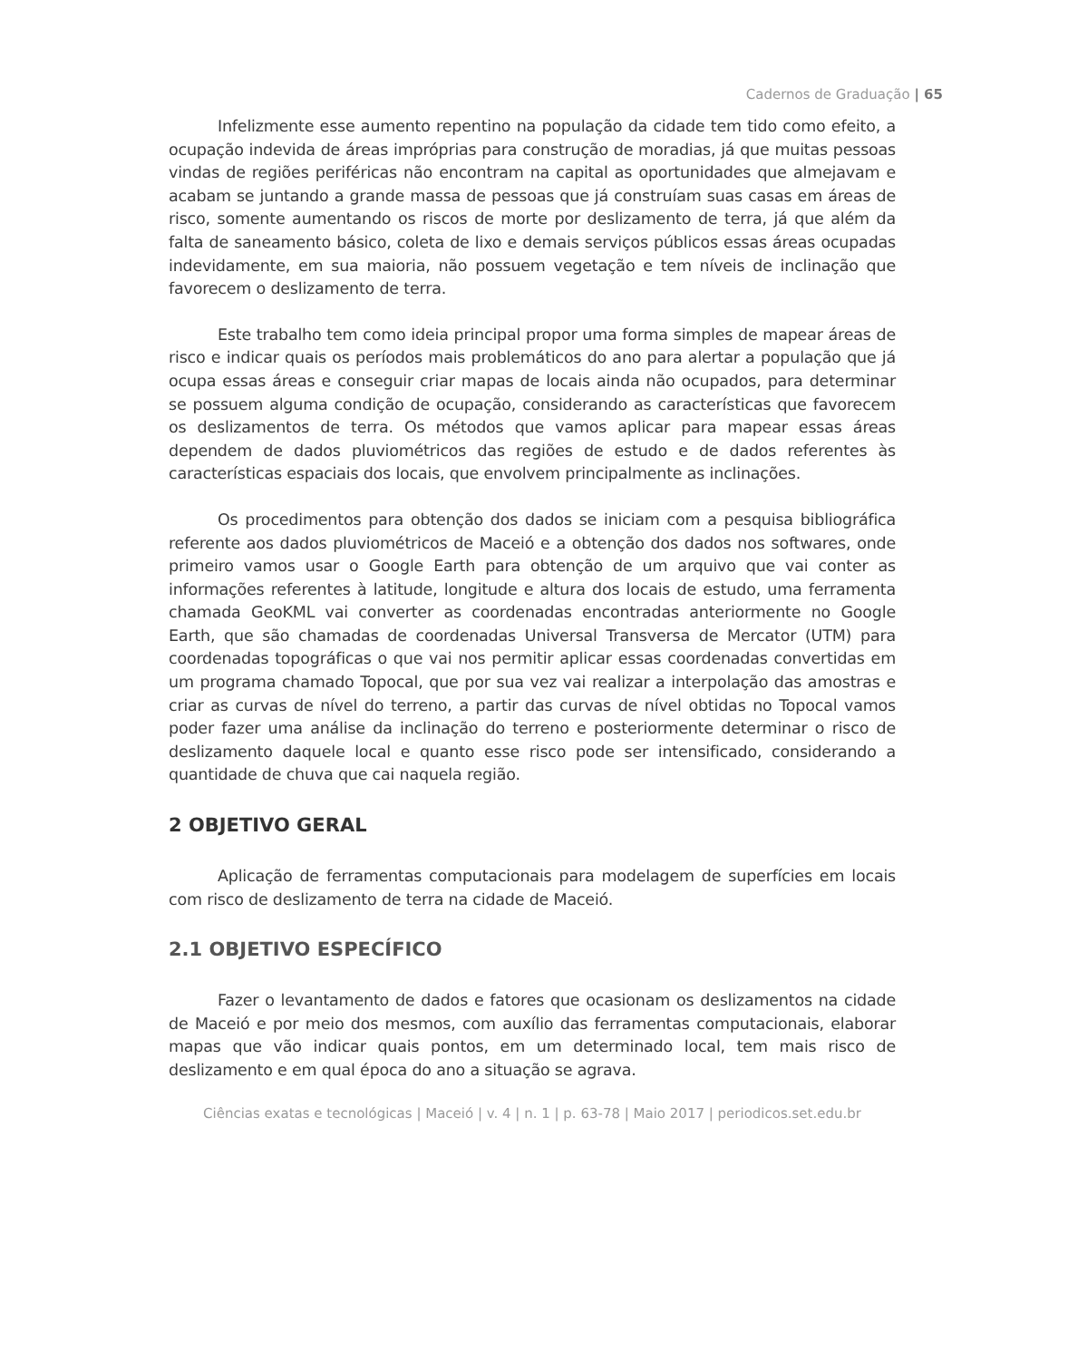Cadernos de Graduação | 65
Infelizmente esse aumento repentino na população da cidade tem tido como efeito, a ocupação indevida de áreas impróprias para construção de moradias, já que muitas pessoas vindas de regiões periféricas não encontram na capital as oportunidades que almejavam e acabam se juntando a grande massa de pessoas que já construíam suas casas em áreas de risco, somente aumentando os riscos de morte por deslizamento de terra, já que além da falta de saneamento básico, coleta de lixo e demais serviços públicos essas áreas ocupadas indevidamente, em sua maioria, não possuem vegetação e tem níveis de inclinação que favorecem o deslizamento de terra.
Este trabalho tem como ideia principal propor uma forma simples de mapear áreas de risco e indicar quais os períodos mais problemáticos do ano para alertar a população que já ocupa essas áreas e conseguir criar mapas de locais ainda não ocupados, para determinar se possuem alguma condição de ocupação, considerando as características que favorecem os deslizamentos de terra. Os métodos que vamos aplicar para mapear essas áreas dependem de dados pluviométricos das regiões de estudo e de dados referentes às características espaciais dos locais, que envolvem principalmente as inclinações.
Os procedimentos para obtenção dos dados se iniciam com a pesquisa bibliográfica referente aos dados pluviométricos de Maceió e a obtenção dos dados nos softwares, onde primeiro vamos usar o Google Earth para obtenção de um arquivo que vai conter as informações referentes à latitude, longitude e altura dos locais de estudo, uma ferramenta chamada GeoKML vai converter as coordenadas encontradas anteriormente no Google Earth, que são chamadas de coordenadas Universal Transversa de Mercator (UTM) para coordenadas topográficas o que vai nos permitir aplicar essas coordenadas convertidas em um programa chamado Topocal, que por sua vez vai realizar a interpolação das amostras e criar as curvas de nível do terreno, a partir das curvas de nível obtidas no Topocal vamos poder fazer uma análise da inclinação do terreno e posteriormente determinar o risco de deslizamento daquele local e quanto esse risco pode ser intensificado, considerando a quantidade de chuva que cai naquela região.
2 OBJETIVO GERAL
Aplicação de ferramentas computacionais para modelagem de superfícies em locais com risco de deslizamento de terra na cidade de Maceió.
2.1 OBJETIVO ESPECÍFICO
Fazer o levantamento de dados e fatores que ocasionam os deslizamentos na cidade de Maceió e por meio dos mesmos, com auxílio das ferramentas computacionais, elaborar mapas que vão indicar quais pontos, em um determinado local, tem mais risco de deslizamento e em qual época do ano a situação se agrava.
Ciências exatas e tecnológicas | Maceió | v. 4 | n. 1 | p. 63-78 | Maio 2017 | periodicos.set.edu.br